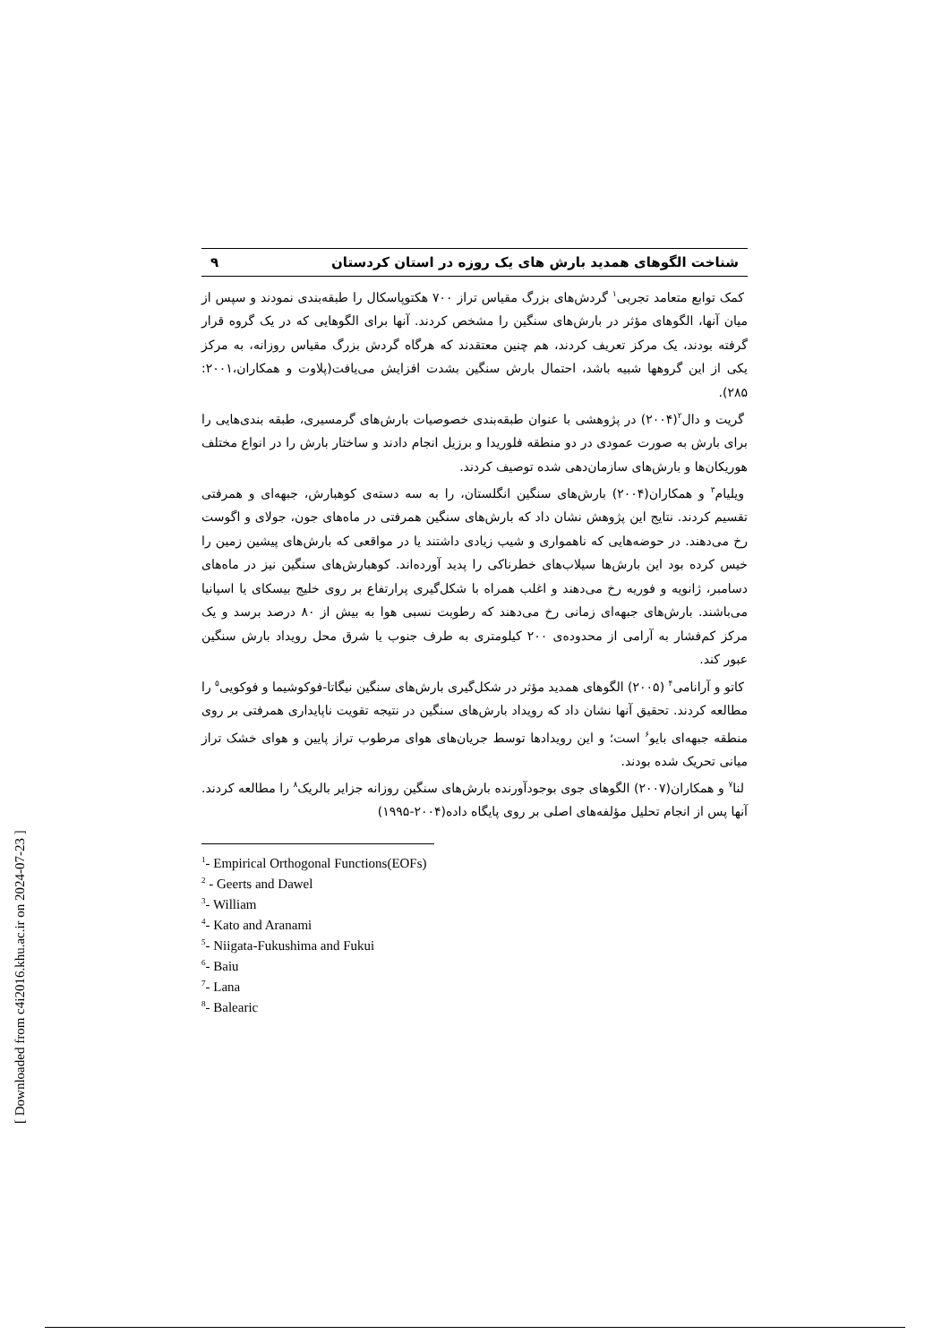شناخت الگوهای همدید بارش های یک روزه در استان کردستان ۹
کمک توابع متعامد تجربی<sup>۱</sup> گردش‌های بزرگ مقیاس تراز ۷۰۰ هکتوپاسکال را طبقه‌بندی نمودند و سپس از میان آنها، الگوهای مؤثر در بارش‌های سنگین را مشخص کردند. آنها برای الگوهایی که در یک گروه قرار گرفته بودند، یک مرکز تعریف کردند، هم چنین معتقدند که هرگاه گردش بزرگ مقیاس روزانه، به مرکز یکی از این گروهها شبیه باشد، احتمال بارش سنگین بشدت افزایش می‌یافت(پلاوت و همکاران،۲۰۰۱: ۲۸۵).
گریت و دال<sup>۲</sup>(۲۰۰۴) در پژوهشی با عنوان طبقه‌بندی خصوصیات بارش‌های گرمسیری، طبقه بندی‌هایی را برای بارش به صورت عمودی در دو منطقه فلوریدا و برزیل انجام دادند و ساختار بارش را در انواع مختلف هوریکان‌ها و بارش‌های سازمان‌دهی شده توصیف کردند.
ویلیام<sup>۳</sup> و همکاران(۲۰۰۴) بارش‌های سنگین انگلستان، را به سه دسته‌ی کوهبارش، جبهه‌ای و همرفتی تقسیم کردند. نتایج این پژوهش نشان داد که بارش‌های سنگین همرفتی در ماه‌های جون، جولای و اگوست رخ می‌دهند. در حوضه‌هایی که ناهمواری و شیب زیادی داشتند یا در مواقعی که بارش‌های پیشین زمین را خیس کرده بود این بارش‌ها سیلاب‌های خطرناکی را پدید آورده‌اند. کوهبارش‌های سنگین نیز در ماه‌های دسامبر، ژانویه و فوریه رخ می‌دهند و اغلب همراه با شکل‌گیری پرارتفاع بر روی خلیج بیسکای یا اسپانیا می‌باشند. بارش‌های جبهه‌ای زمانی رخ می‌دهند که رطوبت نسبی هوا به بیش از ۸۰ درصد برسد و یک مرکز کم‌فشار به آرامی از محدوده‌ی ۲۰۰ کیلومتری به طرف جنوب یا شرق محل رویداد بارش سنگین عبور کند.
کاتو و آرانامی<sup>۴</sup> (۲۰۰۵) الگوهای همدید مؤثر در شکل‌گیری بارش‌های سنگین نیگاتا-فوکوشیما و فوکویی<sup>۵</sup> را مطالعه کردند. تحقیق آنها نشان داد که رویداد بارش‌های سنگین در نتیجه تقویت ناپایداری همرفتی بر روی منطقه جبهه‌ای بایو<sup>۶</sup> است؛ و این رویدادها توسط جریان‌های هوای مرطوب تراز پایین و هوای خشک تراز میانی تحریک شده بودند.
لنا<sup>۷</sup> و همکاران(۲۰۰۷) الگوهای جوی بوجودآورنده بارش‌های سنگین روزانه جزایر بالریک<sup>۸</sup> را مطالعه کردند. آنها پس از انجام تحلیل مؤلفه‌های اصلی بر روی پایگاه داده(۲۰۰۴-۱۹۹۵)
<sup>1</sup>- Empirical Orthogonal Functions(EOFs)
<sup>2</sup> - Geerts and Dawel
<sup>3</sup>- William
<sup>4</sup>- Kato and Aranami
<sup>5</sup>- Niigata-Fukushima and Fukui
<sup>6</sup>- Baiu
<sup>7</sup>- Lana
<sup>8</sup>- Balearic
[ Downloaded from c4i2016.khu.ac.ir on 2024-07-23 ]